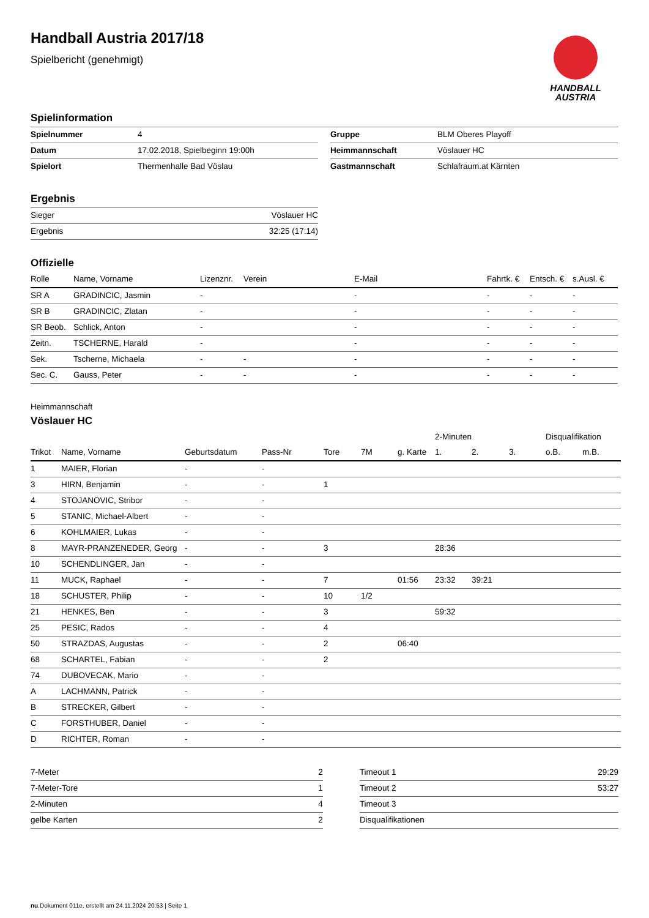HANDBALL
AUSTRIA
Handball Austria 2017/18
Spielbericht (genehmigt)
Spielinformation
| Spielnummer | 4 |
| Datum | 17.02.2018, Spielbeginn 19:00h |
| Spielort | Thermenhalle Bad Vöslau |
| Gruppe | BLM Oberes Playoff |
| Heimmannschaft | Vöslauer HC |
| Gastmannschaft | Schlafraum.at Kärnten |
Ergebnis
| Sieger | Vöslauer HC |
| Ergebnis | 32:25 (17:14) |
Offizielle
| Rolle | Name, Vorname | Lizenznr. | Verein | E-Mail | Fahrtk. € | Entsch. € | s.Ausl. € |
| --- | --- | --- | --- | --- | --- | --- | --- |
| SR A | GRADINCIC, Jasmin | - | | - | - | - | - |
| SR B | GRADINCIC, Zlatan | - | | - | - | - | - |
| SR Beob. | Schlick, Anton | - | | - | - | - | - |
| Zeitn. | TSCHERNE, Harald | - | | - | - | - | - |
| Sek. | Tscherne, Michaela | - | - | - | - | - | - |
| Sec. C. | Gauss, Peter | - | - | - | - | - | - |
Heimmannschaft
Vöslauer HC
| | | | | | | | 2-Minuten | | | Disqualifikation | |
| Trikot | Name, Vorname | Geburtsdatum | Pass-Nr | Tore | 7M | g. Karte | 1. | 2. | 3. | o.B. | m.B. |
| 1 | MAIER, Florian | - | - | | | | | | | | |
| 3 | HIRN, Benjamin | - | - | 1 | | | | | | | |
| 4 | STOJANOVIC, Stribor | - | - | | | | | | | | |
| 5 | STANIC, Michael-Albert | - | - | | | | | | | | |
| 6 | KOHLMAIER, Lukas | - | - | | | | | | | | |
| 8 | MAYR-PRANZENEDER, Georg | - | - | 3 | | | 28:36 | | | | |
| 10 | SCHENDLINGER, Jan | - | - | | | | | | | | |
| 11 | MUCK, Raphael | - | - | 7 | | 01:56 | 23:32 | 39:21 | | | |
| 18 | SCHUSTER, Philip | - | - | 10 | 1/2 | | | | | | |
| 21 | HENKES, Ben | - | - | 3 | | | 59:32 | | | | |
| 25 | PESIC, Rados | - | - | 4 | | | | | | | |
| 50 | STRAZDAS, Augustas | - | - | 2 | | 06:40 | | | | | |
| 68 | SCHARTEL, Fabian | - | - | 2 | | | | | | | |
| 74 | DUBOVECAK, Mario | - | - | | | | | | | | |
| A | LACHMANN, Patrick | - | - | | | | | | | | |
| B | STRECKER, Gilbert | - | - | | | | | | | | |
| C | FORSTHUBER, Daniel | - | - | | | | | | | | |
| D | RICHTER, Roman | - | - | | | | | | | | |
| 7-Meter | 2 |
| 7-Meter-Tore | 1 |
| 2-Minuten | 4 |
| gelbe Karten | 2 |
| Timeout 1 | 29:29 |
| Timeout 2 | 53:27 |
| Timeout 3 | |
| Disqualifikationen | |
nu.Dokument 011e, erstellt am 24.11.2024 20:53 | Seite 1